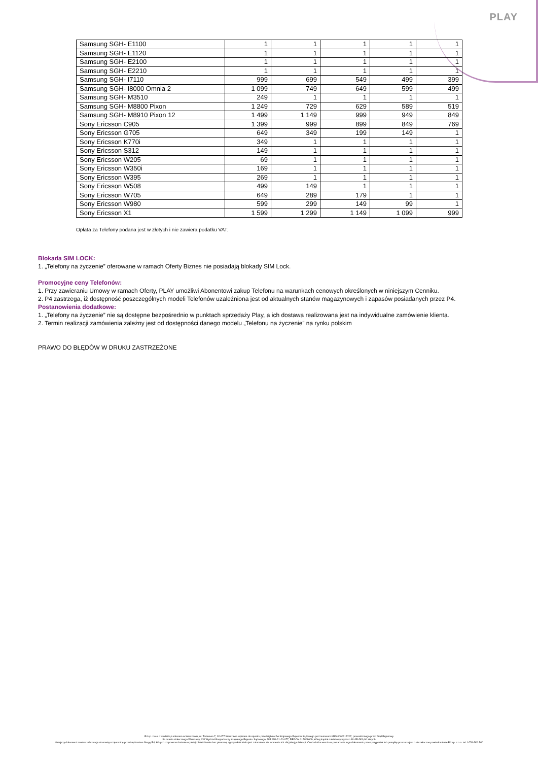PLAY
| Samsung SGH- E1100 | 1 | 1 | 1 | 1 | 1 |
| Samsung SGH- E1120 | 1 | 1 | 1 | 1 | 1 |
| Samsung SGH- E2100 | 1 | 1 | 1 | 1 | 1 |
| Samsung SGH- E2210 | 1 | 1 | 1 | 1 | 1 |
| Samsung SGH- I7110 | 999 | 699 | 549 | 499 | 399 |
| Samsung SGH- I8000 Omnia 2 | 1 099 | 749 | 649 | 599 | 499 |
| Samsung SGH- M3510 | 249 | 1 | 1 | 1 | 1 |
| Samsung SGH- M8800 Pixon | 1 249 | 729 | 629 | 589 | 519 |
| Samsung SGH- M8910 Pixon 12 | 1 499 | 1 149 | 999 | 949 | 849 |
| Sony Ericsson C905 | 1 399 | 999 | 899 | 849 | 769 |
| Sony Ericsson G705 | 649 | 349 | 199 | 149 | 1 |
| Sony Ericsson K770i | 349 | 1 | 1 | 1 | 1 |
| Sony Ericsson S312 | 149 | 1 | 1 | 1 | 1 |
| Sony Ericsson W205 | 69 | 1 | 1 | 1 | 1 |
| Sony Ericsson W350i | 169 | 1 | 1 | 1 | 1 |
| Sony Ericsson W395 | 269 | 1 | 1 | 1 | 1 |
| Sony Ericsson W508 | 499 | 149 | 1 | 1 | 1 |
| Sony Ericsson W705 | 649 | 289 | 179 | 1 | 1 |
| Sony Ericsson W980 | 599 | 299 | 149 | 99 | 1 |
| Sony Ericsson X1 | 1 599 | 1 299 | 1 149 | 1 099 | 999 |
Opłata za Telefony podana jest w złotych i nie zawiera podatku VAT.
Blokada SIM LOCK:
1. „Telefony na życzenie” oferowane w ramach Oferty Biznes nie posiadają blokady SIM Lock.
Promocyjne ceny Telefonów:
1. Przy zawieraniu Umowy w ramach Oferty, PLAY umożliwi Abonentowi zakup Telefonu na warunkach cenowych określonych w niniejszym Cenniku.
2. P4 zastrzega, iż dostępność poszczególnych modeli Telefonów uzależniona jest od aktualnych stanów magazynowych i zapasów posiadanych przez P4.
Postanowienia dodatkowe:
1. „Telefony na życzenie” nie są dostępne bezpośrednio w punktach sprzedaży Play, a ich dostawa realizowana jest na indywidualne zamówienie klienta.
2. Termin realizacji zamówienia zależny jest od dostępności danego modelu „Telefonu na życzenie” na rynku polskim
PRAWO DO BŁĘDÓW W DRUKU ZASTRZEŻONE
P4 sp. z o.o. z siedzibą i adresem w Warszawie, ul. Taśmowa 7, 02-677 Warszawa wpisana do rejestru przedsiębiorców Krajowego Rejestru Sądowego pod numerem KRS 0000217207, prowadzonego przez Sąd Rejonowy
dla miasta stołecznego Warszawy, XIII Wydział Gospodarczy Krajowego Rejestru Sądowego, NIP 951-21-20-077, REGON 015808609, której kapitał zakładowy wynosi: 48 456 500,00 złotych.
Niniejszy dokument zawiera informacje stanowiące tajemnicę przedsiębiorstwa Grupy P4, których rozpowszechnianie w jakiejkolwiek formie bez pisemnej zgody właściciela jest zabronione do momentu ich oficjalnej publikacji. Osoba która weszła w posiadanie tego dokumentu przez przypadek lub pomyłkę proszona jest o niezwłoczne powiadomienie P4 sp. z o.o. tel. 0 790 500 500